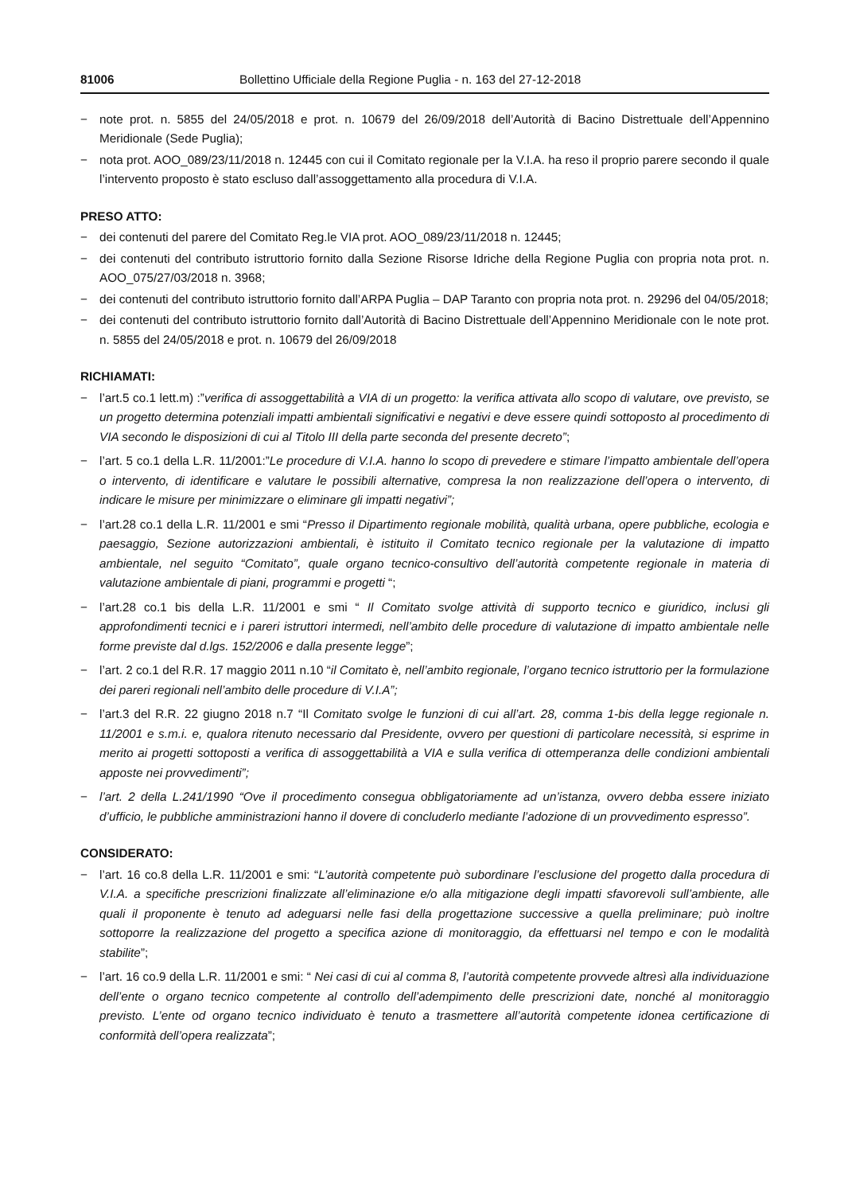81006 Bollettino Ufficiale della Regione Puglia - n. 163 del 27-12-2018
− note prot. n. 5855 del 24/05/2018 e prot. n. 10679 del 26/09/2018 dell’Autorità di Bacino Distrettuale dell’Appennino Meridionale (Sede Puglia);
− nota prot. AOO_089/23/11/2018 n. 12445 con cui il Comitato regionale per la V.I.A. ha reso il proprio parere secondo il quale l’intervento proposto è stato escluso dall’assoggettamento alla procedura di V.I.A.
PRESO ATTO:
− dei contenuti del parere del Comitato Reg.le VIA prot. AOO_089/23/11/2018 n. 12445;
− dei contenuti del contributo istruttorio fornito dalla Sezione Risorse Idriche della Regione Puglia con propria nota prot. n. AOO_075/27/03/2018 n. 3968;
− dei contenuti del contributo istruttorio fornito dall’ARPA Puglia – DAP Taranto con propria nota prot. n. 29296 del 04/05/2018;
− dei contenuti del contributo istruttorio fornito dall’Autorità di Bacino Distrettuale dell’Appennino Meridionale con le note prot. n. 5855 del 24/05/2018 e prot. n. 10679 del 26/09/2018
RICHIAMATI:
− l’art.5 co.1 lett.m) :”verifica di assoggettabilità a VIA di un progetto: la verifica attivata allo scopo di valutare, ove previsto, se un progetto determina potenziali impatti ambientali significativi e negativi e deve essere quindi sottoposto al procedimento di VIA secondo le disposizioni di cui al Titolo III della parte seconda del presente decreto”;
− l’art. 5 co.1 della L.R. 11/2001:”Le procedure di V.I.A. hanno lo scopo di prevedere e stimare l’impatto ambientale dell’opera o intervento, di identificare e valutare le possibili alternative, compresa la non realizzazione dell’opera o intervento, di indicare le misure per minimizzare o eliminare gli impatti negativi”;
− l’art.28 co.1 della L.R. 11/2001 e smi “Presso il Dipartimento regionale mobilità, qualità urbana, opere pubbliche, ecologia e paesaggio, Sezione autorizzazioni ambientali, è istituito il Comitato tecnico regionale per la valutazione di impatto ambientale, nel seguito “Comitato”, quale organo tecnico-consultivo dell’autorità competente regionale in materia di valutazione ambientale di piani, programmi e progetti “;
− l’art.28 co.1 bis della L.R. 11/2001 e smi “ Il Comitato svolge attività di supporto tecnico e giuridico, inclusi gli approfondimenti tecnici e i pareri istruttori intermedi, nell’ambito delle procedure di valutazione di impatto ambientale nelle forme previste dal d.lgs. 152/2006 e dalla presente legge”;
− l’art. 2 co.1 del R.R. 17 maggio 2011 n.10 “il Comitato è, nell’ambito regionale, l’organo tecnico istruttorio per la formulazione dei pareri regionali nell’ambito delle procedure di V.I.A”;
− l’art.3 del R.R. 22 giugno 2018 n.7 “Il Comitato svolge le funzioni di cui all’art. 28, comma 1-bis della legge regionale n. 11/2001 e s.m.i. e, qualora ritenuto necessario dal Presidente, ovvero per questioni di particolare necessità, si esprime in merito ai progetti sottoposti a verifica di assoggettabilità a VIA e sulla verifica di ottemperanza delle condizioni ambientali apposte nei provvedimenti”;
− l’art. 2 della L.241/1990 “Ove il procedimento consegua obbligatoriamente ad un’istanza, ovvero debba essere iniziato d’ufficio, le pubbliche amministrazioni hanno il dovere di concluderlo mediante l’adozione di un provvedimento espresso”.
CONSIDERATO:
− l’art. 16 co.8 della L.R. 11/2001 e smi: “L’autorità competente può subordinare l’esclusione del progetto dalla procedura di V.I.A. a specifiche prescrizioni finalizzate all’eliminazione e/o alla mitigazione degli impatti sfavorevoli sull’ambiente, alle quali il proponente è tenuto ad adeguarsi nelle fasi della progettazione successive a quella preliminare; può inoltre sottoporre la realizzazione del progetto a specifica azione di monitoraggio, da effettuarsi nel tempo e con le modalità stabilite”;
− l’art. 16 co.9 della L.R. 11/2001 e smi: “ Nei casi di cui al comma 8, l’autorità competente provvede altresì alla individuazione dell’ente o organo tecnico competente al controllo dell’adempimento delle prescrizioni date, nonché al monitoraggio previsto. L’ente od organo tecnico individuato è tenuto a trasmettere all’autorità competente idonea certificazione di conformità dell’opera realizzata”;